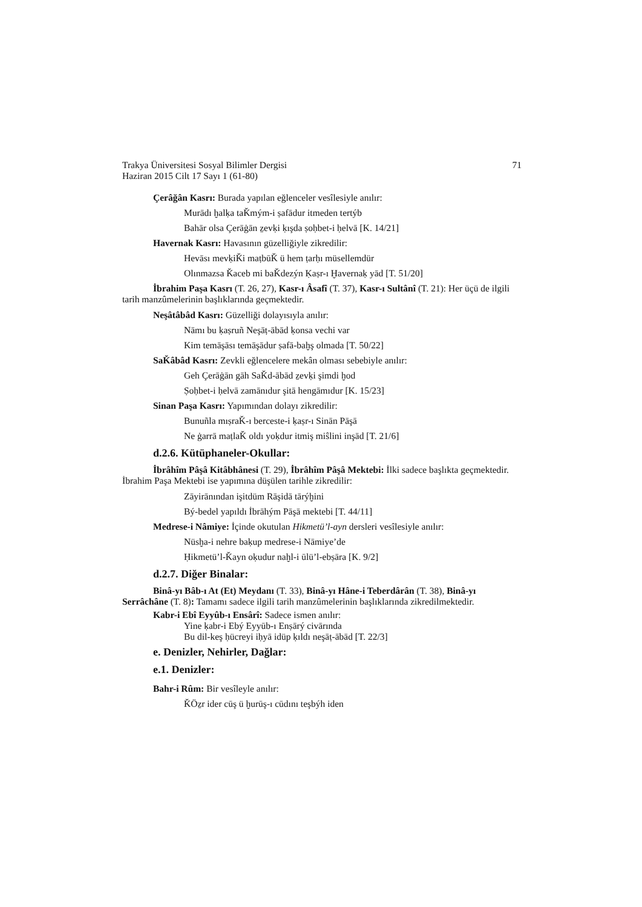Trakya Üniversitesi Sosyal Bilimler Dergisi
Haziran 2015 Cilt 17 Sayı 1 (61-80) 71
Çerâğân Kasrı: Burada yapılan eğlenceler vesîlesiyle anılır:
Murādı ḫalḳa taǨmým-i ṣafādur itmeden tertýb
Bahār olsa Çerāġān ẕevḳi ḳışda ṣoḥbet-i ḥelvā [K. 14/21]
Havernak Kasrı: Havasının güzelliğiyle zikredilir:
Hevāsı mevḳiǨi maṭbūǨ ü hem ṭarḥı müsellemdür
Olınmazsa Ǩaceb mi baǨdezýn Ḳaṣr-ı Ḫavernaḳ yād [T. 51/20]
İbrahim Paşa Kasrı (T. 26, 27), Kasr-ı Âsafî (T. 37), Kasr-ı Sultânî (T. 21): Her üçü de ilgili tarih manzûmelerinin başlıklarında geçmektedir.
Neşâtâbâd Kasrı: Güzelliği dolayısıyla anılır:
Nāmı bu ḳaṣruñ Neşāṭ-ābād ḳonsa vechi var
Kim temāşāsı temāşādur ṣafā-baḫş olmada [T. 50/22]
SaǨâbâd Kasrı: Zevkli eğlencelere mekân olması sebebiyle anılır:
Geh Çerāġān gāh SaǨd-ābād ẕevḳi şimdi ḫod
Ṣoḥbet-i ḥelvā zamānıdur şitā hengāmıdur [K. 15/23]
Sinan Paşa Kasrı: Yapımından dolayı zikredilir:
Bunuñla mıṣraǨ-ı berceste-i ḳaṣr-ı Sinān Pāşā
Ne ġarrā maṭlaǨ oldı yoḳdur itmiş miŝlini inşād [T. 21/6]
d.2.6. Kütüphaneler-Okullar:
İbrâhîm Pâşâ Kitâbhânesi (T. 29), İbrâhîm Pâşâ Mektebi: İlki sadece başlıkta geçmektedir. İbrahim Paşa Mektebi ise yapımına düşülen tarihle zikredilir:
Zāyirānından işitdüm Rāşidā tārýḫini
Bý-bedel yapıldı İbrāhým Pāşā mektebi [T. 44/11]
Medrese-i Nâmiye: İçinde okutulan Hikmetü’l-ayn dersleri vesîlesiyle anılır:
Nüsḫa-i nehre baḳup medrese-i Nāmiye’de
Ḥikmetü’l-Ǩayn oḳudur naḫl-i ūlü’l-ebṣāra [K. 9/2]
d.2.7. Diğer Binalar:
Binâ-yı Bâb-ı At (Et) Meydanı (T. 33), Binâ-yı Hâne-i Teberdârân (T. 38), Binâ-yı Serrâchâne (T. 8): Tamamı sadece ilgili tarih manzûmelerinin başlıklarında zikredilmektedir.
Kabr-i Ebî Eyyûb-ı Ensârî: Sadece ismen anılır:
Yine ḳabr-i Ebý Eyyūb-ı Enṣārý civārında
Bu dil-keş ḥücreyi iḥyā idüp ḳıldı neşāṭ-ābād [T. 22/3]
e. Denizler, Nehirler, Dağlar:
e.1. Denizler:
Bahr-i Rûm: Bir vesîleyle anılır:
ǨÖẕr ider cūş ü ḫurūş-ı cūdını teşbýh iden